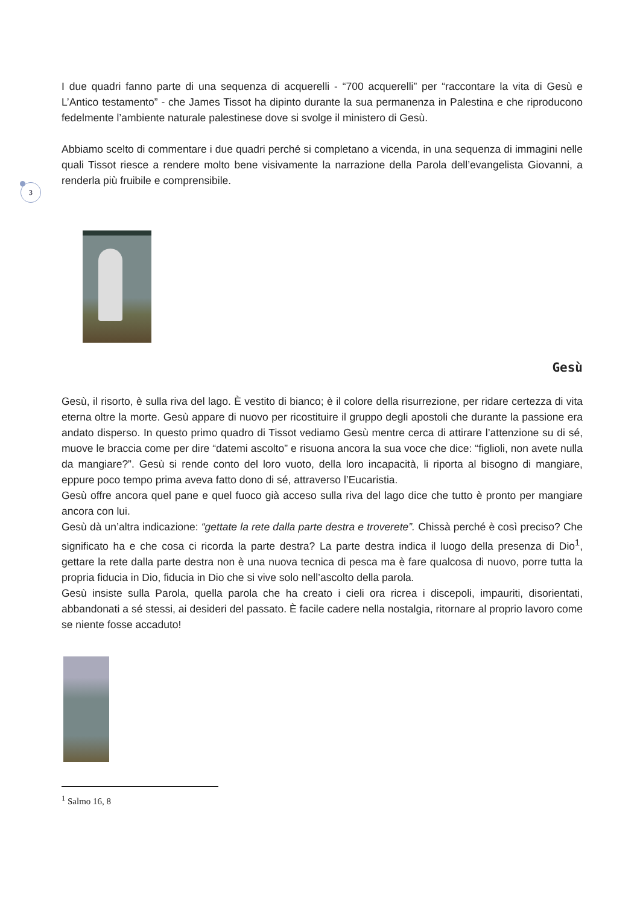3
I due quadri fanno parte di una sequenza di acquerelli - “700 acquerelli” per “raccontare la vita di Gesù e L’Antico testamento” - che James Tissot ha dipinto durante la sua permanenza in Palestina e che riproducono fedelmente l’ambiente naturale palestinese dove si svolge il ministero di Gesù.
Abbiamo scelto di commentare i due quadri perché si completano a vicenda, in una sequenza di immagini nelle quali Tissot riesce a rendere molto bene visivamente la narrazione della Parola dell’evangelista Giovanni, a renderla più fruibile e comprensibile.
Gesù
Gesù, il risorto, è sulla riva del lago. È vestito di bianco; è il colore della risurrezione, per ridare certezza di vita eterna oltre la morte. Gesù appare di nuovo per ricostituire il gruppo degli apostoli che durante la passione era andato disperso. In questo primo quadro di Tissot vediamo Gesù mentre cerca di attirare l’attenzione su di sé, muove le braccia come per dire “datemi ascolto” e risuona ancora la sua voce che dice: “figlioli, non avete nulla da mangiare?”. Gesù si rende conto del loro vuoto, della loro incapacità, li riporta al bisogno di mangiare, eppure poco tempo prima aveva fatto dono di sé, attraverso l’Eucaristia.
Gesù offre ancora quel pane e quel fuoco già acceso sulla riva del lago dice che tutto è pronto per mangiare ancora con lui.
Gesù dà un’altra indicazione: “gettate la rete dalla parte destra e troverete”. Chissà perché è così preciso? Che significato ha e che cosa ci ricorda la parte destra? La parte destra indica il luogo della presenza di Dio<sup>1</sup>, gettare la rete dalla parte destra non è una nuova tecnica di pesca ma è fare qualcosa di nuovo, porre tutta la propria fiducia in Dio, fiducia in Dio che si vive solo nell’ascolto della parola.
Gesù insiste sulla Parola, quella parola che ha creato i cieli ora ricrea i discepoli, impauriti, disorientati, abbandonati a sé stessi, ai desideri del passato. È facile cadere nella nostalgia, ritornare al proprio lavoro come se niente fosse accaduto!
<sup>1</sup> Salmo 16, 8